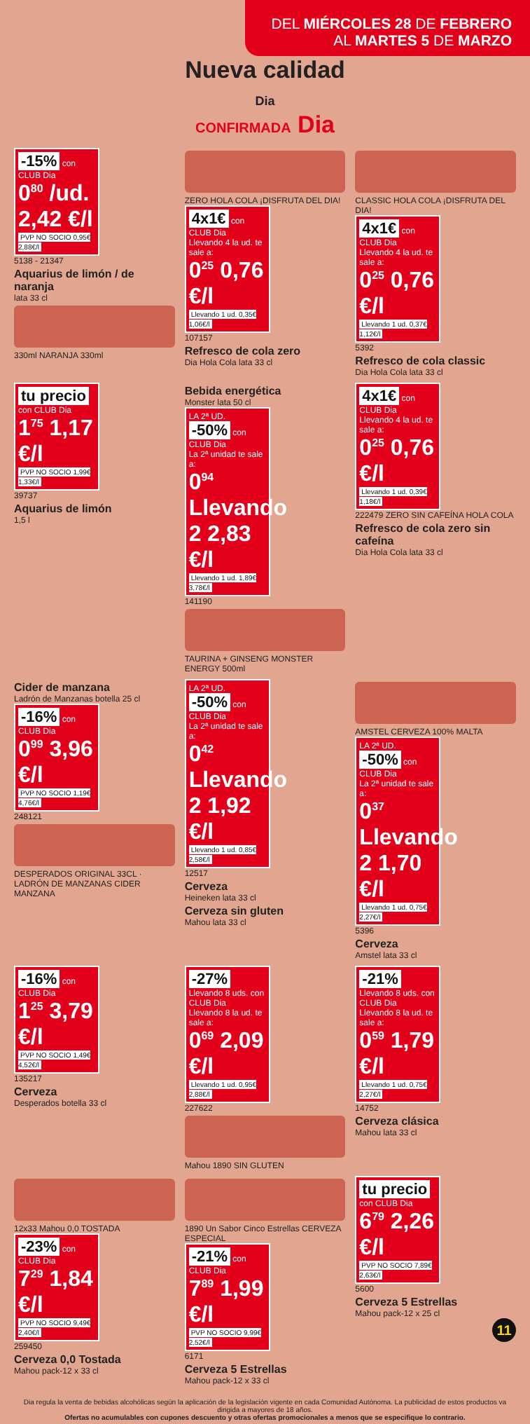DEL MIÉRCOLES 28 DE FEBRERO
AL MARTES 5 DE MARZO
Nueva calidad
Dia
CONFIRMADA Dia
-15% con CLUB Dia
0<sup>80</sup> /ud. 2,42 €/l
PVP NO SOCIO 0,95€ 2,88€/l
5138 - 21347
Aquarius de limón / de naranja
lata 33 cl
330ml NARANJA 330ml
ZERO HOLA COLA ¡DISFRUTA DEL DIA!
4x1€ con CLUB Dia
Llevando 4 la ud. te sale a:
0<sup>25</sup> 0,76 €/l
Llevando 1 ud. 0,35€ 1,06€/l
107157
Refresco de cola zero
Dia Hola Cola lata 33 cl
CLASSIC HOLA COLA ¡DISFRUTA DEL DIA!
4x1€ con CLUB Dia
Llevando 4 la ud. te sale a:
0<sup>25</sup> 0,76 €/l
Llevando 1 ud. 0,37€ 1,12€/l
5392
Refresco de cola classic
Dia Hola Cola lata 33 cl
tu precio con CLUB Dia
1<sup>75</sup> 1,17 €/l
PVP NO SOCIO 1,99€ 1,33€/l
39737
Aquarius de limón
1,5 l
Bebida energética
Monster lata 50 cl
LA 2ª UD. -50% con CLUB Dia
La 2ª unidad te sale a:
0<sup>94</sup> Llevando 2 2,83 €/l
Llevando 1 ud. 1,89€ 3,78€/l
141190
TAURINA + GINSENG MONSTER ENERGY 500ml
4x1€ con CLUB Dia
Llevando 4 la ud. te sale a:
0<sup>25</sup> 0,76 €/l
Llevando 1 ud. 0,39€ 1,18€/l
222479 ZERO SIN CAFEÍNA HOLA COLA
Refresco de cola zero sin cafeína
Dia Hola Cola lata 33 cl
Cider de manzana
Ladrón de Manzanas botella 25 cl
-16% con CLUB Dia
0<sup>99</sup> 3,96 €/l
PVP NO SOCIO 1,19€ 4,76€/l
248121
DESPERADOS ORIGINAL 33CL · LADRÓN DE MANZANAS CIDER MANZANA
LA 2ª UD. -50% con CLUB Dia
La 2ª unidad te sale a:
0<sup>42</sup> Llevando 2 1,92 €/l
Llevando 1 ud. 0,85€ 2,58€/l
12517
Cerveza
Heineken lata 33 cl
Cerveza sin gluten
Mahou lata 33 cl
AMSTEL CERVEZA 100% MALTA
LA 2ª UD. -50% con CLUB Dia
La 2ª unidad te sale a:
0<sup>37</sup> Llevando 2 1,70 €/l
Llevando 1 ud. 0,75€ 2,27€/l
5396
Cerveza
Amstel lata 33 cl
-16% con CLUB Dia
1<sup>25</sup> 3,79 €/l
PVP NO SOCIO 1,49€ 4,52€/l
135217
Cerveza
Desperados botella 33 cl
-27% Llevando 8 uds. con CLUB Dia
Llevando 8 la ud. te sale a:
0<sup>69</sup> 2,09 €/l
Llevando 1 ud. 0,95€ 2,88€/l
227622
Mahou 1890 SIN GLUTEN
-21% Llevando 8 uds. con CLUB Dia
Llevando 8 la ud. te sale a:
0<sup>59</sup> 1,79 €/l
Llevando 1 ud. 0,75€ 2,27€/l
14752
Cerveza clásica
Mahou lata 33 cl
12x33 Mahou 0,0 TOSTADA
-23% con CLUB Dia
7<sup>29</sup> 1,84 €/l
PVP NO SOCIO 9,49€ 2,40€/l
259450
Cerveza 0,0 Tostada
Mahou pack-12 x 33 cl
1890 Un Sabor Cinco Estrellas CERVEZA ESPECIAL
-21% con CLUB Dia
7<sup>89</sup> 1,99 €/l
PVP NO SOCIO 9,99€ 2,52€/l
6171
Cerveza 5 Estrellas
Mahou pack-12 x 33 cl
tu precio con CLUB Dia
6<sup>79</sup> 2,26 €/l
PVP NO SOCIO 7,89€ 2,63€/l
5600
Cerveza 5 Estrellas
Mahou pack-12 x 25 cl
11
Dia regula la venta de bebidas alcohólicas según la aplicación de la legislación vigente en cada Comunidad Autónoma. La publicidad de estos productos va dirigida a mayores de 18 años.
Ofertas no acumulables con cupones descuento y otras ofertas promocionales a menos que se especifique lo contrario.